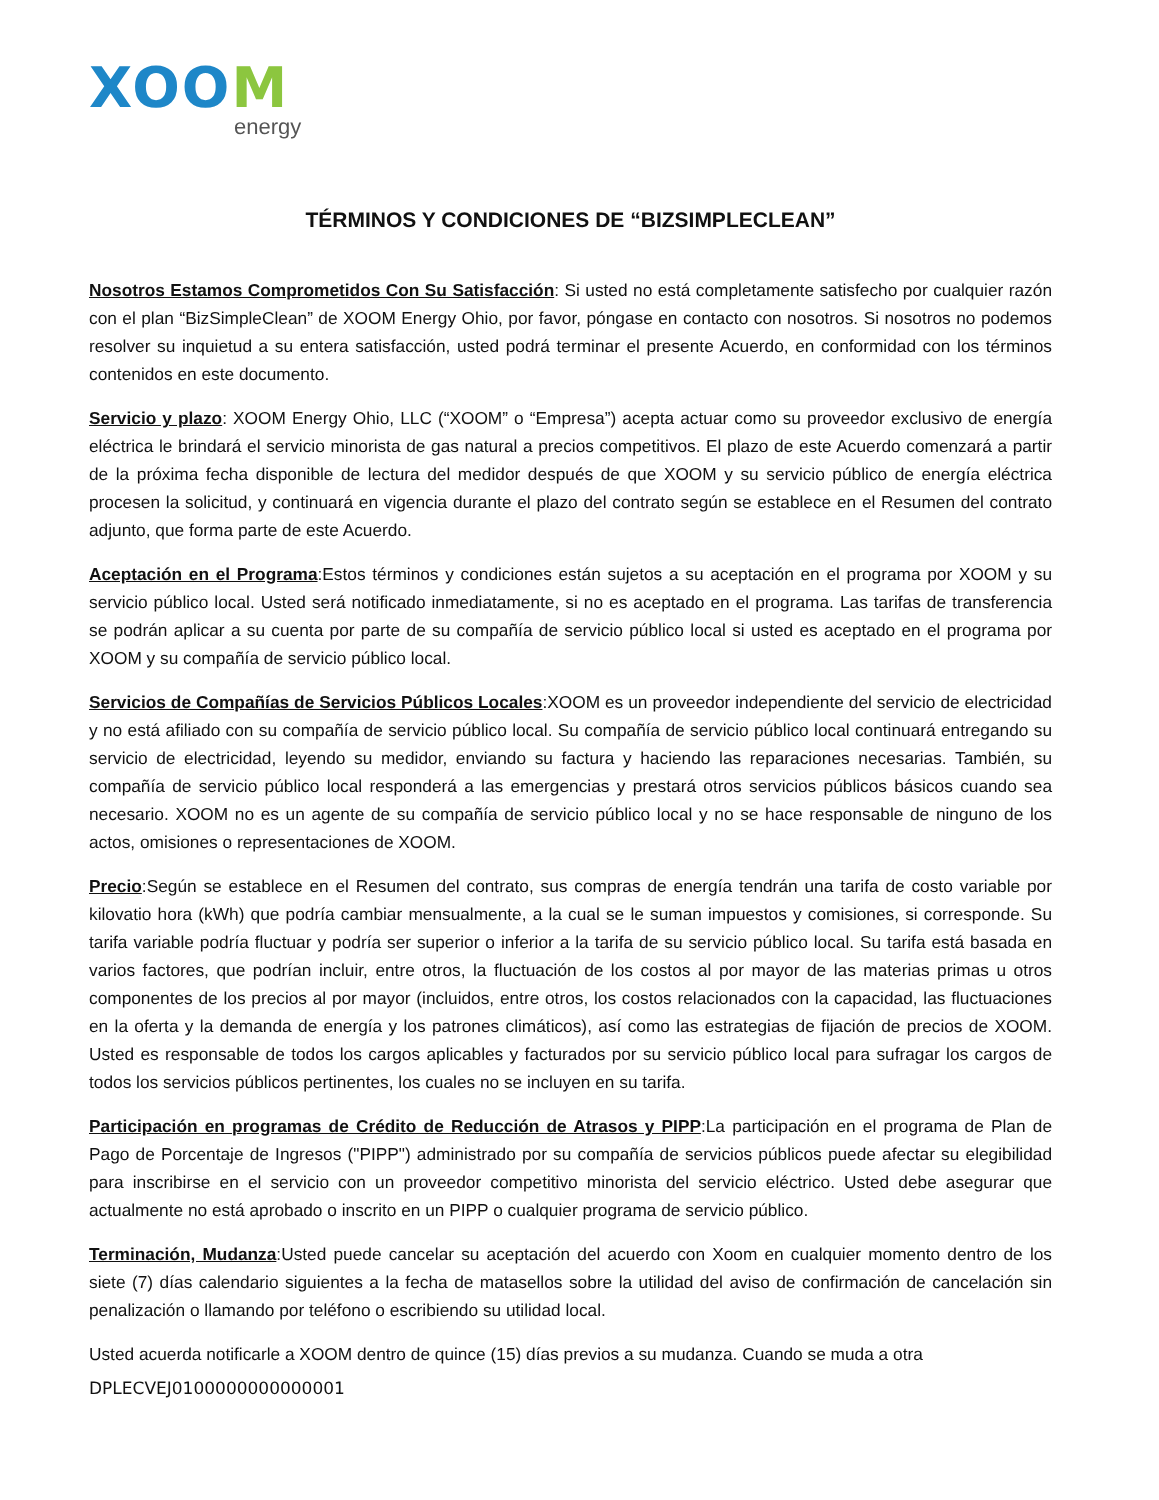XOOM
energy
TÉRMINOS Y CONDICIONES DE “BIZSIMPLECLEAN”
Nosotros Estamos Comprometidos Con Su Satisfacción: Si usted no está completamente satisfecho por cualquier razón con el plan “BizSimpleClean” de XOOM Energy Ohio, por favor, póngase en contacto con nosotros. Si nosotros no podemos resolver su inquietud a su entera satisfacción, usted podrá terminar el presente Acuerdo, en conformidad con los términos contenidos en este documento.
Servicio y plazo: XOOM Energy Ohio, LLC (“XOOM” o “Empresa”) acepta actuar como su proveedor exclusivo de energía eléctrica le brindará el servicio minorista de gas natural a precios competitivos. El plazo de este Acuerdo comenzará a partir de la próxima fecha disponible de lectura del medidor después de que XOOM y su servicio público de energía eléctrica procesen la solicitud, y continuará en vigencia durante el plazo del contrato según se establece en el Resumen del contrato adjunto, que forma parte de este Acuerdo.
Aceptación en el Programa:Estos términos y condiciones están sujetos a su aceptación en el programa por XOOM y su servicio público local. Usted será notificado inmediatamente, si no es aceptado en el programa. Las tarifas de transferencia se podrán aplicar a su cuenta por parte de su compañía de servicio público local si usted es aceptado en el programa por XOOM y su compañía de servicio público local.
Servicios de Compañías de Servicios Públicos Locales:XOOM es un proveedor independiente del servicio de electricidad y no está afiliado con su compañía de servicio público local. Su compañía de servicio público local continuará entregando su servicio de electricidad, leyendo su medidor, enviando su factura y haciendo las reparaciones necesarias. También, su compañía de servicio público local responderá a las emergencias y prestará otros servicios públicos básicos cuando sea necesario. XOOM no es un agente de su compañía de servicio público local y no se hace responsable de ninguno de los actos, omisiones o representaciones de XOOM.
Precio:Según se establece en el Resumen del contrato, sus compras de energía tendrán una tarifa de costo variable por kilovatio hora (kWh) que podría cambiar mensualmente, a la cual se le suman impuestos y comisiones, si corresponde. Su tarifa variable podría fluctuar y podría ser superior o inferior a la tarifa de su servicio público local. Su tarifa está basada en varios factores, que podrían incluir, entre otros, la fluctuación de los costos al por mayor de las materias primas u otros componentes de los precios al por mayor (incluidos, entre otros, los costos relacionados con la capacidad, las fluctuaciones en la oferta y la demanda de energía y los patrones climáticos), así como las estrategias de fijación de precios de XOOM. Usted es responsable de todos los cargos aplicables y facturados por su servicio público local para sufragar los cargos de todos los servicios públicos pertinentes, los cuales no se incluyen en su tarifa.
Participación en programas de Crédito de Reducción de Atrasos y PIPP:La participación en el programa de Plan de Pago de Porcentaje de Ingresos ("PIPP") administrado por su compañía de servicios públicos puede afectar su elegibilidad para inscribirse en el servicio con un proveedor competitivo minorista del servicio eléctrico. Usted debe asegurar que actualmente no está aprobado o inscrito en un PIPP o cualquier programa de servicio público.
Terminación, Mudanza:Usted puede cancelar su aceptación del acuerdo con Xoom en cualquier momento dentro de los siete (7) días calendario siguientes a la fecha de matasellos sobre la utilidad del aviso de confirmación de cancelación sin penalización o llamando por teléfono o escribiendo su utilidad local.
Usted acuerda notificarle a XOOM dentro de quince (15) días previos a su mudanza. Cuando se muda a otra
DPLECVEJ0100000000000001